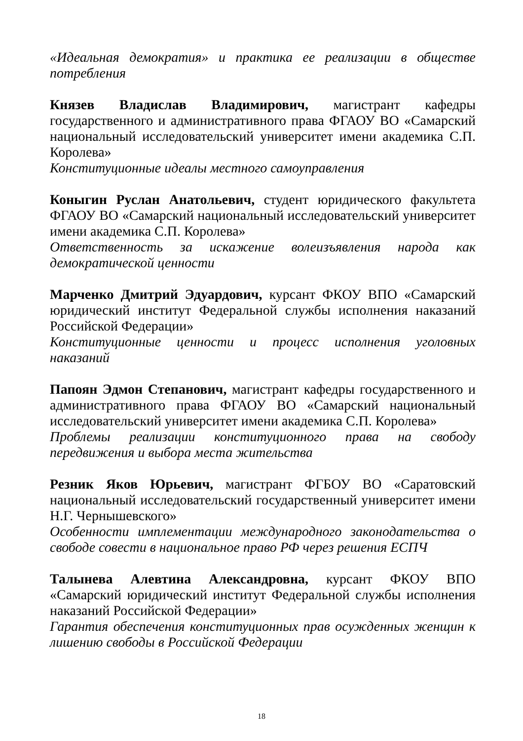«Идеальная демократия» и практика ее реализации в обществе потребления
Князев Владислав Владимирович, магистрант кафедры государственного и административного права ФГАОУ ВО «Самарский национальный исследовательский университет имени академика С.П. Королева»
Конституционные идеалы местного самоуправления
Коныгин Руслан Анатольевич, студент юридического факультета ФГАОУ ВО «Самарский национальный исследовательский университет имени академика С.П. Королева»
Ответственность за искажение волеизъявления народа как демократической ценности
Марченко Дмитрий Эдуардович, курсант ФКОУ ВПО «Самарский юридический институт Федеральной службы исполнения наказаний Российской Федерации»
Конституционные ценности и процесс исполнения уголовных наказаний
Папоян Эдмон Степанович, магистрант кафедры государственного и административного права ФГАОУ ВО «Самарский национальный исследовательский университет имени академика С.П. Королева»
Проблемы реализации конституционного права на свободу передвижения и выбора места жительства
Резник Яков Юрьевич, магистрант ФГБОУ ВО «Саратовский национальный исследовательский государственный университет имени Н.Г. Чернышевского»
Особенности имплементации международного законодательства о свободе совести в национальное право РФ через решения ЕСПЧ
Талынева Алевтина Александровна, курсант ФКОУ ВПО «Самарский юридический институт Федеральной службы исполнения наказаний Российской Федерации»
Гарантия обеспечения конституционных прав осужденных женщин к лишению свободы в Российской Федерации
18